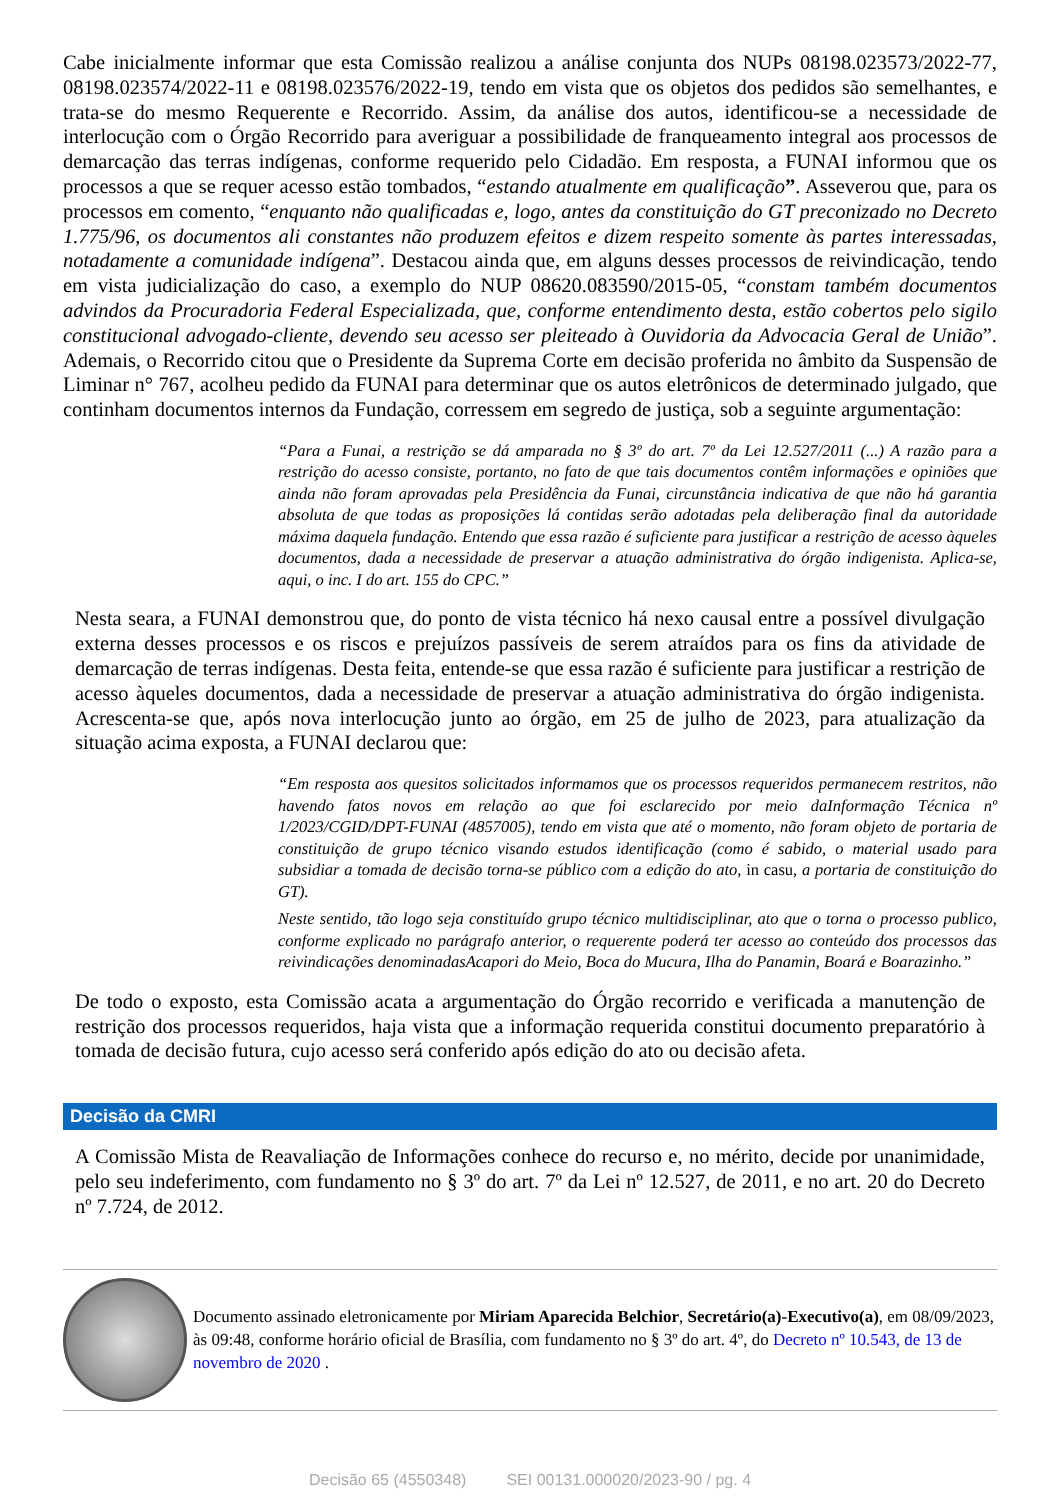Cabe inicialmente informar que esta Comissão realizou a análise conjunta dos NUPs 08198.023573/2022-77, 08198.023574/2022-11 e 08198.023576/2022-19, tendo em vista que os objetos dos pedidos são semelhantes, e trata-se do mesmo Requerente e Recorrido. Assim, da análise dos autos, identificou-se a necessidade de interlocução com o Órgão Recorrido para averiguar a possibilidade de franqueamento integral aos processos de demarcação das terras indígenas, conforme requerido pelo Cidadão. Em resposta, a FUNAI informou que os processos a que se requer acesso estão tombados, “estando atualmente em qualificação”. Asseverou que, para os processos em comento, “enquanto não qualificadas e, logo, antes da constituição do GT preconizado no Decreto 1.775/96, os documentos ali constantes não produzem efeitos e dizem respeito somente às partes interessadas, notadamente a comunidade indígena”. Destacou ainda que, em alguns desses processos de reivindicação, tendo em vista judicialização do caso, a exemplo do NUP 08620.083590/2015-05, “constam também documentos advindos da Procuradoria Federal Especializada, que, conforme entendimento desta, estão cobertos pelo sigilo constitucional advogado-cliente, devendo seu acesso ser pleiteado à Ouvidoria da Advocacia Geral de União”. Ademais, o Recorrido citou que o Presidente da Suprema Corte em decisão proferida no âmbito da Suspensão de Liminar n° 767, acolheu pedido da FUNAI para determinar que os autos eletrônicos de determinado julgado, que continham documentos internos da Fundação, corressem em segredo de justiça, sob a seguinte argumentação:
“Para a Funai, a restrição se dá amparada no § 3º do art. 7º da Lei 12.527/2011 (...) A razão para a restrição do acesso consiste, portanto, no fato de que tais documentos contêm informações e opiniões que ainda não foram aprovadas pela Presidência da Funai, circunstância indicativa de que não há garantia absoluta de que todas as proposições lá contidas serão adotadas pela deliberação final da autoridade máxima daquela fundação. Entendo que essa razão é suficiente para justificar a restrição de acesso àqueles documentos, dada a necessidade de preservar a atuação administrativa do órgão indigenista. Aplica-se, aqui, o inc. I do art. 155 do CPC.”
Nesta seara, a FUNAI demonstrou que, do ponto de vista técnico há nexo causal entre a possível divulgação externa desses processos e os riscos e prejuízos passíveis de serem atraídos para os fins da atividade de demarcação de terras indígenas. Desta feita, entende-se que essa razão é suficiente para justificar a restrição de acesso àqueles documentos, dada a necessidade de preservar a atuação administrativa do órgão indigenista. Acrescenta-se que, após nova interlocução junto ao órgão, em 25 de julho de 2023, para atualização da situação acima exposta, a FUNAI declarou que:
“Em resposta aos quesitos solicitados informamos que os processos requeridos permanecem restritos, não havendo fatos novos em relação ao que foi esclarecido por meio daInformação Técnica nº 1/2023/CGID/DPT-FUNAI (4857005), tendo em vista que até o momento, não foram objeto de portaria de constituição de grupo técnico visando estudos identificação (como é sabido, o material usado para subsidiar a tomada de decisão torna-se público com a edição do ato, in casu, a portaria de constituição do GT).
Neste sentido, tão logo seja constituído grupo técnico multidisciplinar, ato que o torna o processo publico, conforme explicado no parágrafo anterior, o requerente poderá ter acesso ao conteúdo dos processos das reivindicações denominadasAcapori do Meio, Boca do Mucura, Ilha do Panamin, Boará e Boarazinho.”
De todo o exposto, esta Comissão acata a argumentação do Órgão recorrido e verificada a manutenção de restrição dos processos requeridos, haja vista que a informação requerida constitui documento preparatório à tomada de decisão futura, cujo acesso será conferido após edição do ato ou decisão afeta.
Decisão da CMRI
A Comissão Mista de Reavaliação de Informações conhece do recurso e, no mérito, decide por unanimidade, pelo seu indeferimento, com fundamento no § 3º do art. 7º da Lei nº 12.527, de 2011, e no art. 20 do Decreto nº 7.724, de 2012.
Documento assinado eletronicamente por Miriam Aparecida Belchior, Secretário(a)-Executivo(a), em 08/09/2023, às 09:48, conforme horário oficial de Brasília, com fundamento no § 3º do art. 4º, do Decreto nº 10.543, de 13 de novembro de 2020 .
Decisão 65 (4550348) SEI 00131.000020/2023-90 / pg. 4